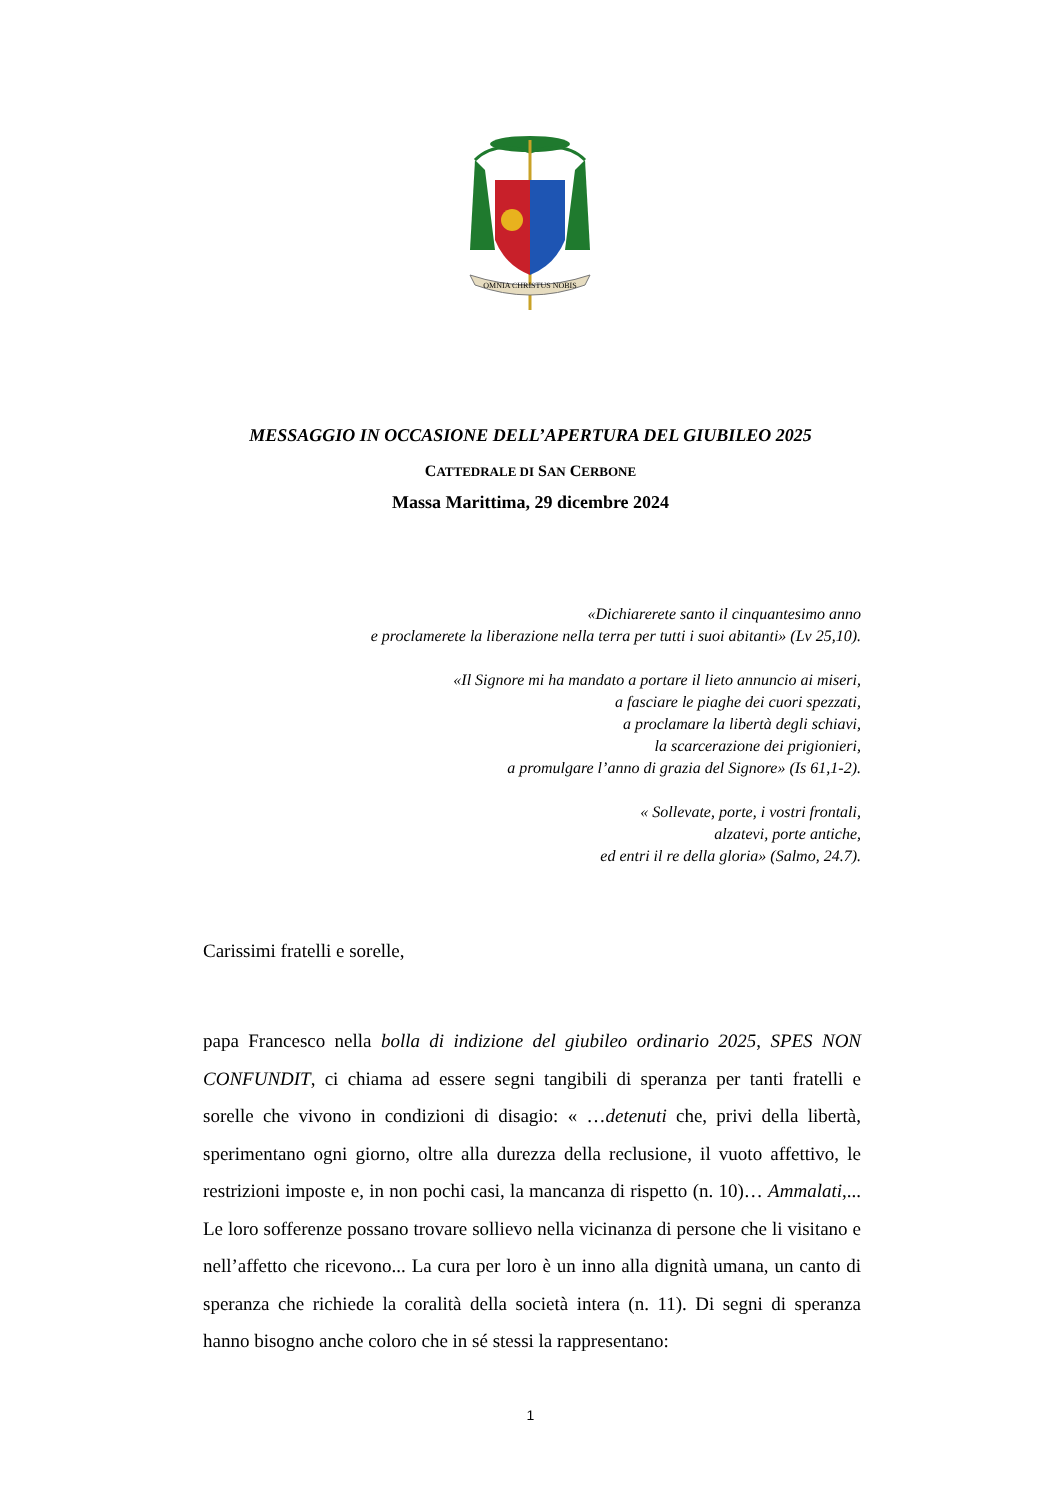OMNIA CHRISTUS NOBIS
MESSAGGIO IN OCCASIONE DELL’APERTURA DEL GIUBILEO 2025
CATTEDRALE DI SAN CERBONE
Massa Marittima, 29 dicembre 2024
«Dichiarerete santo il cinquantesimo anno
e proclamerete la liberazione nella terra per tutti i suoi abitanti» (Lv 25,10).
«Il Signore mi ha mandato a portare il lieto annuncio ai miseri,
a fasciare le piaghe dei cuori spezzati,
a proclamare la libertà degli schiavi,
la scarcerazione dei prigionieri,
a promulgare l’anno di grazia del Signore» (Is 61,1-2).
« Sollevate, porte, i vostri frontali,
alzatevi, porte antiche,
ed entri il re della gloria» (Salmo, 24.7).
Carissimi fratelli e sorelle,
papa Francesco nella bolla di indizione del giubileo ordinario 2025, SPES NON CONFUNDIT, ci chiama ad essere segni tangibili di speranza per tanti fratelli e sorelle che vivono in condizioni di disagio: « …detenuti che, privi della libertà, sperimentano ogni giorno, oltre alla durezza della reclusione, il vuoto affettivo, le restrizioni imposte e, in non pochi casi, la mancanza di rispetto (n. 10)… Ammalati,... Le loro sofferenze possano trovare sollievo nella vicinanza di persone che li visitano e nell’affetto che ricevono... La cura per loro è un inno alla dignità umana, un canto di speranza che richiede la coralità della società intera (n. 11). Di segni di speranza hanno bisogno anche coloro che in sé stessi la rappresentano:
1